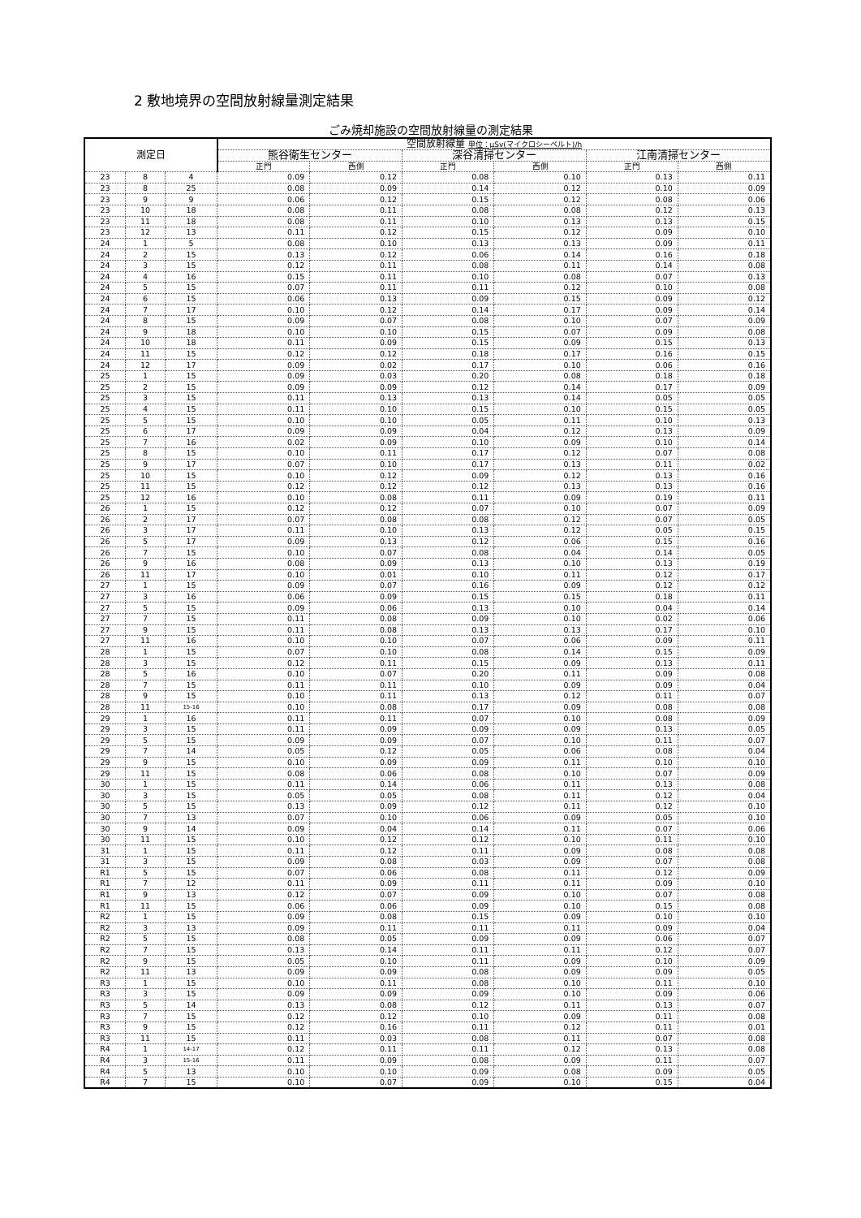2 敷地境界の空間放射線量測定結果
ごみ焼却施設の空間放射線量の測定結果
| 測定日 | | | 空間放射線量 単位：μSv(マイクロシーベルト)/h | | | | | |
| --- | --- | --- | --- | --- | --- | --- | --- | --- |
| | | | 熊谷衛生センター | | 深谷清掃センター | | 江南清掃センター | |
| | | | 正門 | 西側 | 正門 | 西側 | 正門 | 西側 |
| 23 | 8 | 4 | 0.09 | 0.12 | 0.08 | 0.10 | 0.13 | 0.11 |
| 23 | 8 | 25 | 0.08 | 0.09 | 0.14 | 0.12 | 0.10 | 0.09 |
| 23 | 9 | 9 | 0.06 | 0.12 | 0.15 | 0.12 | 0.08 | 0.06 |
| 23 | 10 | 18 | 0.08 | 0.11 | 0.08 | 0.08 | 0.12 | 0.13 |
| 23 | 11 | 18 | 0.08 | 0.11 | 0.10 | 0.13 | 0.13 | 0.15 |
| 23 | 12 | 13 | 0.11 | 0.12 | 0.15 | 0.12 | 0.09 | 0.10 |
| 24 | 1 | 5 | 0.08 | 0.10 | 0.13 | 0.13 | 0.09 | 0.11 |
| 24 | 2 | 15 | 0.13 | 0.12 | 0.06 | 0.14 | 0.16 | 0.18 |
| 24 | 3 | 15 | 0.12 | 0.11 | 0.08 | 0.11 | 0.14 | 0.08 |
| 24 | 4 | 16 | 0.15 | 0.11 | 0.10 | 0.08 | 0.07 | 0.13 |
| 24 | 5 | 15 | 0.07 | 0.11 | 0.11 | 0.12 | 0.10 | 0.08 |
| 24 | 6 | 15 | 0.06 | 0.13 | 0.09 | 0.15 | 0.09 | 0.12 |
| 24 | 7 | 17 | 0.10 | 0.12 | 0.14 | 0.17 | 0.09 | 0.14 |
| 24 | 8 | 15 | 0.09 | 0.07 | 0.08 | 0.10 | 0.07 | 0.09 |
| 24 | 9 | 18 | 0.10 | 0.10 | 0.15 | 0.07 | 0.09 | 0.08 |
| 24 | 10 | 18 | 0.11 | 0.09 | 0.15 | 0.09 | 0.15 | 0.13 |
| 24 | 11 | 15 | 0.12 | 0.12 | 0.18 | 0.17 | 0.16 | 0.15 |
| 24 | 12 | 17 | 0.09 | 0.02 | 0.17 | 0.10 | 0.06 | 0.16 |
| 25 | 1 | 15 | 0.09 | 0.03 | 0.20 | 0.08 | 0.18 | 0.18 |
| 25 | 2 | 15 | 0.09 | 0.09 | 0.12 | 0.14 | 0.17 | 0.09 |
| 25 | 3 | 15 | 0.11 | 0.13 | 0.13 | 0.14 | 0.05 | 0.05 |
| 25 | 4 | 15 | 0.11 | 0.10 | 0.15 | 0.10 | 0.15 | 0.05 |
| 25 | 5 | 15 | 0.10 | 0.10 | 0.05 | 0.11 | 0.10 | 0.13 |
| 25 | 6 | 17 | 0.09 | 0.09 | 0.04 | 0.12 | 0.13 | 0.09 |
| 25 | 7 | 16 | 0.02 | 0.09 | 0.10 | 0.09 | 0.10 | 0.14 |
| 25 | 8 | 15 | 0.10 | 0.11 | 0.17 | 0.12 | 0.07 | 0.08 |
| 25 | 9 | 17 | 0.07 | 0.10 | 0.17 | 0.13 | 0.11 | 0.02 |
| 25 | 10 | 15 | 0.10 | 0.12 | 0.09 | 0.12 | 0.13 | 0.16 |
| 25 | 11 | 15 | 0.12 | 0.12 | 0.12 | 0.13 | 0.13 | 0.16 |
| 25 | 12 | 16 | 0.10 | 0.08 | 0.11 | 0.09 | 0.19 | 0.11 |
| 26 | 1 | 15 | 0.12 | 0.12 | 0.07 | 0.10 | 0.07 | 0.09 |
| 26 | 2 | 17 | 0.07 | 0.08 | 0.08 | 0.12 | 0.07 | 0.05 |
| 26 | 3 | 17 | 0.11 | 0.10 | 0.13 | 0.12 | 0.05 | 0.15 |
| 26 | 5 | 17 | 0.09 | 0.13 | 0.12 | 0.06 | 0.15 | 0.16 |
| 26 | 7 | 15 | 0.10 | 0.07 | 0.08 | 0.04 | 0.14 | 0.05 |
| 26 | 9 | 16 | 0.08 | 0.09 | 0.13 | 0.10 | 0.13 | 0.19 |
| 26 | 11 | 17 | 0.10 | 0.01 | 0.10 | 0.11 | 0.12 | 0.17 |
| 27 | 1 | 15 | 0.09 | 0.07 | 0.16 | 0.09 | 0.12 | 0.12 |
| 27 | 3 | 16 | 0.06 | 0.09 | 0.15 | 0.15 | 0.18 | 0.11 |
| 27 | 5 | 15 | 0.09 | 0.06 | 0.13 | 0.10 | 0.04 | 0.14 |
| 27 | 7 | 15 | 0.11 | 0.08 | 0.09 | 0.10 | 0.02 | 0.06 |
| 27 | 9 | 15 | 0.11 | 0.08 | 0.13 | 0.13 | 0.17 | 0.10 |
| 27 | 11 | 16 | 0.10 | 0.10 | 0.07 | 0.06 | 0.09 | 0.11 |
| 28 | 1 | 15 | 0.07 | 0.10 | 0.08 | 0.14 | 0.15 | 0.09 |
| 28 | 3 | 15 | 0.12 | 0.11 | 0.15 | 0.09 | 0.13 | 0.11 |
| 28 | 5 | 16 | 0.10 | 0.07 | 0.20 | 0.11 | 0.09 | 0.08 |
| 28 | 7 | 15 | 0.11 | 0.11 | 0.10 | 0.09 | 0.09 | 0.04 |
| 28 | 9 | 15 | 0.10 | 0.11 | 0.13 | 0.12 | 0.11 | 0.07 |
| 28 | 11 | 15-16 | 0.10 | 0.08 | 0.17 | 0.09 | 0.08 | 0.08 |
| 29 | 1 | 16 | 0.11 | 0.11 | 0.07 | 0.10 | 0.08 | 0.09 |
| 29 | 3 | 15 | 0.11 | 0.09 | 0.09 | 0.09 | 0.13 | 0.05 |
| 29 | 5 | 15 | 0.09 | 0.09 | 0.07 | 0.10 | 0.11 | 0.07 |
| 29 | 7 | 14 | 0.05 | 0.12 | 0.05 | 0.06 | 0.08 | 0.04 |
| 29 | 9 | 15 | 0.10 | 0.09 | 0.09 | 0.11 | 0.10 | 0.10 |
| 29 | 11 | 15 | 0.08 | 0.06 | 0.08 | 0.10 | 0.07 | 0.09 |
| 30 | 1 | 15 | 0.11 | 0.14 | 0.06 | 0.11 | 0.13 | 0.08 |
| 30 | 3 | 15 | 0.05 | 0.05 | 0.08 | 0.11 | 0.12 | 0.04 |
| 30 | 5 | 15 | 0.13 | 0.09 | 0.12 | 0.11 | 0.12 | 0.10 |
| 30 | 7 | 13 | 0.07 | 0.10 | 0.06 | 0.09 | 0.05 | 0.10 |
| 30 | 9 | 14 | 0.09 | 0.04 | 0.14 | 0.11 | 0.07 | 0.06 |
| 30 | 11 | 15 | 0.10 | 0.12 | 0.12 | 0.10 | 0.11 | 0.10 |
| 31 | 1 | 15 | 0.11 | 0.12 | 0.11 | 0.09 | 0.08 | 0.08 |
| 31 | 3 | 15 | 0.09 | 0.08 | 0.03 | 0.09 | 0.07 | 0.08 |
| R1 | 5 | 15 | 0.07 | 0.06 | 0.08 | 0.11 | 0.12 | 0.09 |
| R1 | 7 | 12 | 0.11 | 0.09 | 0.11 | 0.11 | 0.09 | 0.10 |
| R1 | 9 | 13 | 0.12 | 0.07 | 0.09 | 0.10 | 0.07 | 0.08 |
| R1 | 11 | 15 | 0.06 | 0.06 | 0.09 | 0.10 | 0.15 | 0.08 |
| R2 | 1 | 15 | 0.09 | 0.08 | 0.15 | 0.09 | 0.10 | 0.10 |
| R2 | 3 | 13 | 0.09 | 0.11 | 0.11 | 0.11 | 0.09 | 0.04 |
| R2 | 5 | 15 | 0.08 | 0.05 | 0.09 | 0.09 | 0.06 | 0.07 |
| R2 | 7 | 15 | 0.13 | 0.14 | 0.11 | 0.11 | 0.12 | 0.07 |
| R2 | 9 | 15 | 0.05 | 0.10 | 0.11 | 0.09 | 0.10 | 0.09 |
| R2 | 11 | 13 | 0.09 | 0.09 | 0.08 | 0.09 | 0.09 | 0.05 |
| R3 | 1 | 15 | 0.10 | 0.11 | 0.08 | 0.10 | 0.11 | 0.10 |
| R3 | 3 | 15 | 0.09 | 0.09 | 0.09 | 0.10 | 0.09 | 0.06 |
| R3 | 5 | 14 | 0.13 | 0.08 | 0.12 | 0.11 | 0.13 | 0.07 |
| R3 | 7 | 15 | 0.12 | 0.12 | 0.10 | 0.09 | 0.11 | 0.08 |
| R3 | 9 | 15 | 0.12 | 0.16 | 0.11 | 0.12 | 0.11 | 0.01 |
| R3 | 11 | 15 | 0.11 | 0.03 | 0.08 | 0.11 | 0.07 | 0.08 |
| R4 | 1 | 14-17 | 0.12 | 0.11 | 0.11 | 0.12 | 0.13 | 0.08 |
| R4 | 3 | 15-16 | 0.11 | 0.09 | 0.08 | 0.09 | 0.11 | 0.07 |
| R4 | 5 | 13 | 0.10 | 0.10 | 0.09 | 0.08 | 0.09 | 0.05 |
| R4 | 7 | 15 | 0.10 | 0.07 | 0.09 | 0.10 | 0.15 | 0.04 |